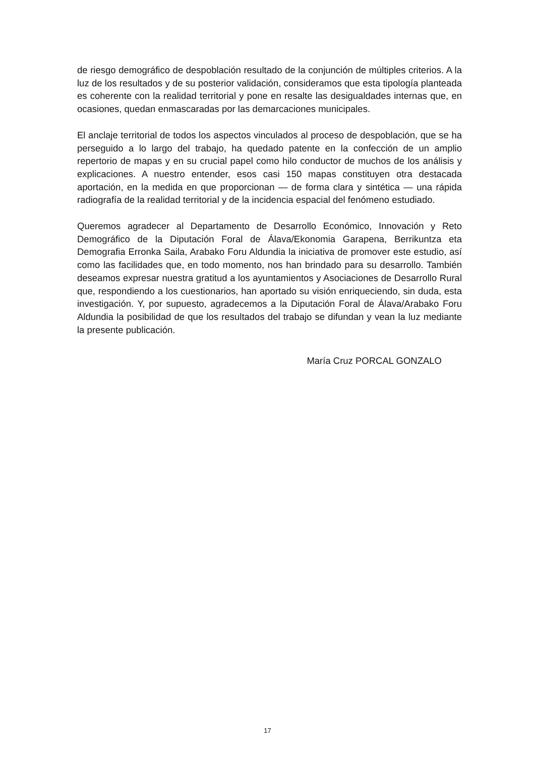de riesgo demográfico de despoblación resultado de la conjunción de múltiples criterios. A la luz de los resultados y de su posterior validación, consideramos que esta tipología planteada es coherente con la realidad territorial y pone en resalte las desigualdades internas que, en ocasiones, quedan enmascaradas por las demarcaciones municipales.
El anclaje territorial de todos los aspectos vinculados al proceso de despoblación, que se ha perseguido a lo largo del trabajo, ha quedado patente en la confección de un amplio repertorio de mapas y en su crucial papel como hilo conductor de muchos de los análisis y explicaciones. A nuestro entender, esos casi 150 mapas constituyen otra destacada aportación, en la medida en que proporcionan — de forma clara y sintética — una rápida radiografía de la realidad territorial y de la incidencia espacial del fenómeno estudiado.
Queremos agradecer al Departamento de Desarrollo Económico, Innovación y Reto Demográfico de la Diputación Foral de Álava/Ekonomia Garapena, Berrikuntza eta Demografia Erronka Saila, Arabako Foru Aldundia la iniciativa de promover este estudio, así como las facilidades que, en todo momento, nos han brindado para su desarrollo. También deseamos expresar nuestra gratitud a los ayuntamientos y Asociaciones de Desarrollo Rural que, respondiendo a los cuestionarios, han aportado su visión enriqueciendo, sin duda, esta investigación. Y, por supuesto, agradecemos a la Diputación Foral de Álava/Arabako Foru Aldundia la posibilidad de que los resultados del trabajo se difundan y vean la luz mediante la presente publicación.
María Cruz PORCAL GONZALO
17